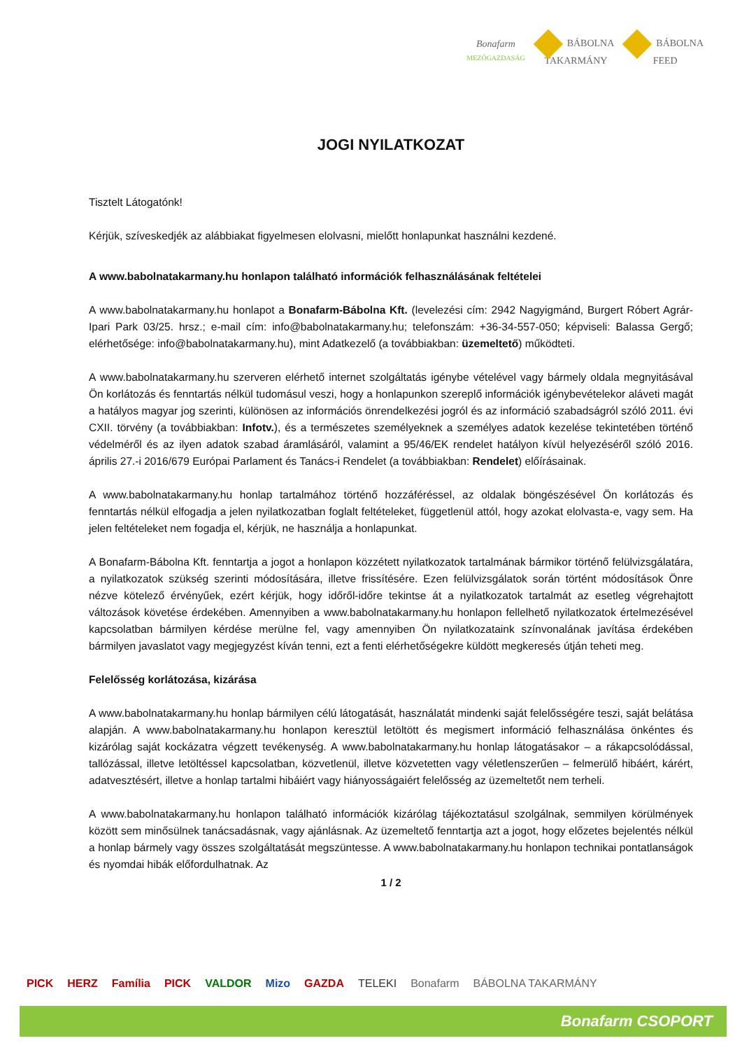Bonafarm
MEZŐGAZDASÁG
BÁBOLNA
TAKARMÁNY
BÁBOLNA
FEED
JOGI NYILATKOZAT
Tisztelt Látogatónk!
Kérjük, szíveskedjék az alábbiakat figyelmesen elolvasni, mielőtt honlapunkat használni kezdené.
A www.babolnatakarmany.hu honlapon található információk felhasználásának feltételei
A www.babolnatakarmany.hu honlapot a Bonafarm-Bábolna Kft. (levelezési cím: 2942 Nagyigmánd, Burgert Róbert Agrár-Ipari Park 03/25. hrsz.; e-mail cím: info@babolnatakarmany.hu; telefonszám: +36-34-557-050; képviseli: Balassa Gergő; elérhetősége: info@babolnatakarmany.hu), mint Adatkezelő (a továbbiakban: üzemeltető) működteti.
A www.babolnatakarmany.hu szerveren elérhető internet szolgáltatás igénybe vételével vagy bármely oldala megnyitásával Ön korlátozás és fenntartás nélkül tudomásul veszi, hogy a honlapunkon szereplő információk igénybevételekor aláveti magát a hatályos magyar jog szerinti, különösen az információs önrendelkezési jogról és az információ szabadságról szóló 2011. évi CXII. törvény (a továbbiakban: Infotv.), és a természetes személyeknek a személyes adatok kezelése tekintetében történő védelméről és az ilyen adatok szabad áramlásáról, valamint a 95/46/EK rendelet hatályon kívül helyezéséről szóló 2016. április 27.-i 2016/679 Európai Parlament és Tanács-i Rendelet (a továbbiakban: Rendelet) előírásainak.
A www.babolnatakarmany.hu honlap tartalmához történő hozzáféréssel, az oldalak böngészésével Ön korlátozás és fenntartás nélkül elfogadja a jelen nyilatkozatban foglalt feltételeket, függetlenül attól, hogy azokat elolvasta-e, vagy sem. Ha jelen feltételeket nem fogadja el, kérjük, ne használja a honlapunkat.
A Bonafarm-Bábolna Kft. fenntartja a jogot a honlapon közzétett nyilatkozatok tartalmának bármikor történő felülvizsgálatára, a nyilatkozatok szükség szerinti módosítására, illetve frissítésére. Ezen felülvizsgálatok során történt módosítások Önre nézve kötelező érvényűek, ezért kérjük, hogy időről-időre tekintse át a nyilatkozatok tartalmát az esetleg végrehajtott változások követése érdekében. Amennyiben a www.babolnatakarmany.hu honlapon fellelhető nyilatkozatok értelmezésével kapcsolatban bármilyen kérdése merülne fel, vagy amennyiben Ön nyilatkozataink színvonalának javítása érdekében bármilyen javaslatot vagy megjegyzést kíván tenni, ezt a fenti elérhetőségekre küldött megkeresés útján teheti meg.
Felelősség korlátozása, kizárása
A www.babolnatakarmany.hu honlap bármilyen célú látogatását, használatát mindenki saját felelősségére teszi, saját belátása alapján. A www.babolnatakarmany.hu honlapon keresztül letöltött és megismert információ felhasználása önkéntes és kizárólag saját kockázatra végzett tevékenység. A www.babolnatakarmany.hu honlap látogatásakor – a rákapcsolódással, tallózással, illetve letöltéssel kapcsolatban, közvetlenül, illetve közvetetten vagy véletlenszerűen – felmerülő hibáért, kárért, adatvesztésért, illetve a honlap tartalmi hibáiért vagy hiányosságaiért felelősség az üzemeltetőt nem terheli.
A www.babolnatakarmany.hu honlapon található információk kizárólag tájékoztatásul szolgálnak, semmilyen körülmények között sem minősülnek tanácsadásnak, vagy ajánlásnak. Az üzemeltető fenntartja azt a jogot, hogy előzetes bejelentés nélkül a honlap bármely vagy összes szolgáltatását megszüntesse. A www.babolnatakarmany.hu honlapon technikai pontatlanságok és nyomdai hibák előfordulhatnak. Az
1 / 2
PICK HERZ Família PICK VALDOR Mizo GAZDA TELEKI Bonafarm BÁBOLNA TAKARMÁNY
Bonafarm CSOPORT